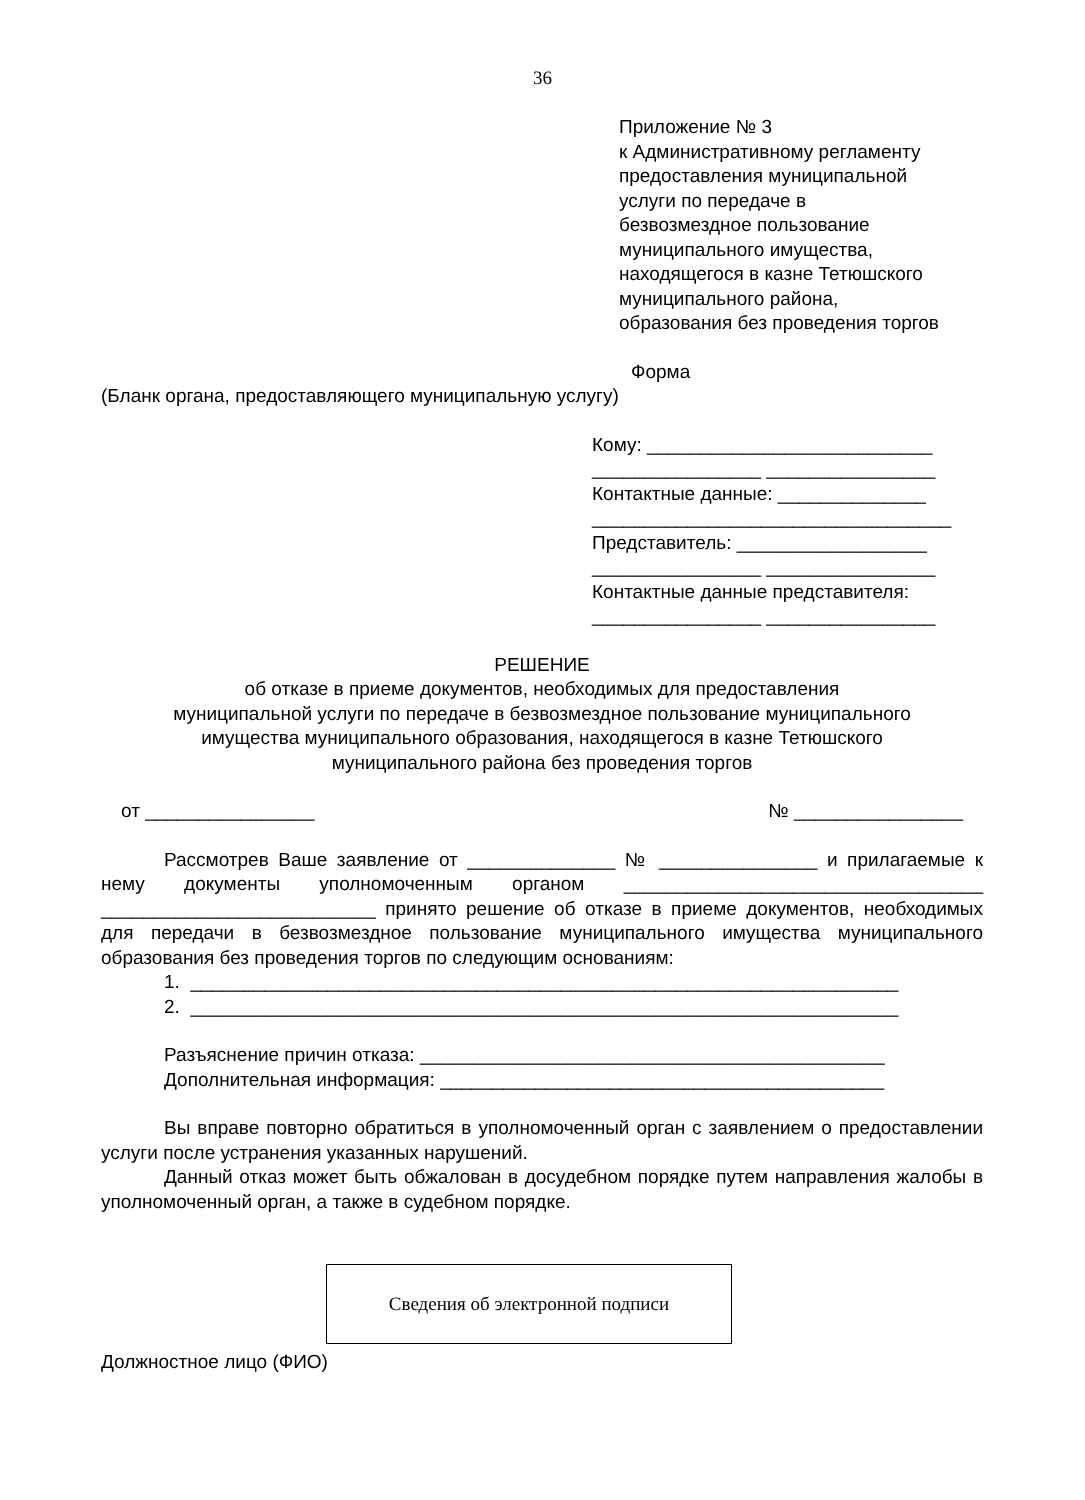36
Приложение № 3
к Административному регламенту
предоставления муниципальной
услуги по передаче в
безвозмездное пользование
муниципального имущества,
находящегося в казне Тетюшского
муниципального района,
образования без проведения торгов
Форма
(Бланк органа, предоставляющего муниципальную услугу)
Кому: ___________________________
________________ ________________
Контактные данные: ______________
__________________________________
Представитель: __________________
________________ ________________
Контактные данные представителя:
________________ ________________
РЕШЕНИЕ
об отказе в приеме документов, необходимых для предоставления
муниципальной услуги по передаче в безвозмездное пользование муниципального
имущества муниципального образования, находящегося в казне Тетюшского
муниципального района без проведения торгов
от ________________ № ________________
Рассмотрев Ваше заявление от ______________ № _______________ и прилагаемые к нему документы уполномоченным органом __________________________________ __________________________ принято решение об отказе в приеме документов, необходимых для передачи в безвозмездное пользование муниципального имущества муниципального образования без проведения торгов по следующим основаниям:
1. ___________________________________________________________________
2. ___________________________________________________________________
Разъяснение причин отказа: ____________________________________________
Дополнительная информация: __________________________________________
Вы вправе повторно обратиться в уполномоченный орган с заявлением о предоставлении услуги после устранения указанных нарушений.
Данный отказ может быть обжалован в досудебном порядке путем направления жалобы в уполномоченный орган, а также в судебном порядке.
Сведения об электронной подписи
Должностное лицо (ФИО)